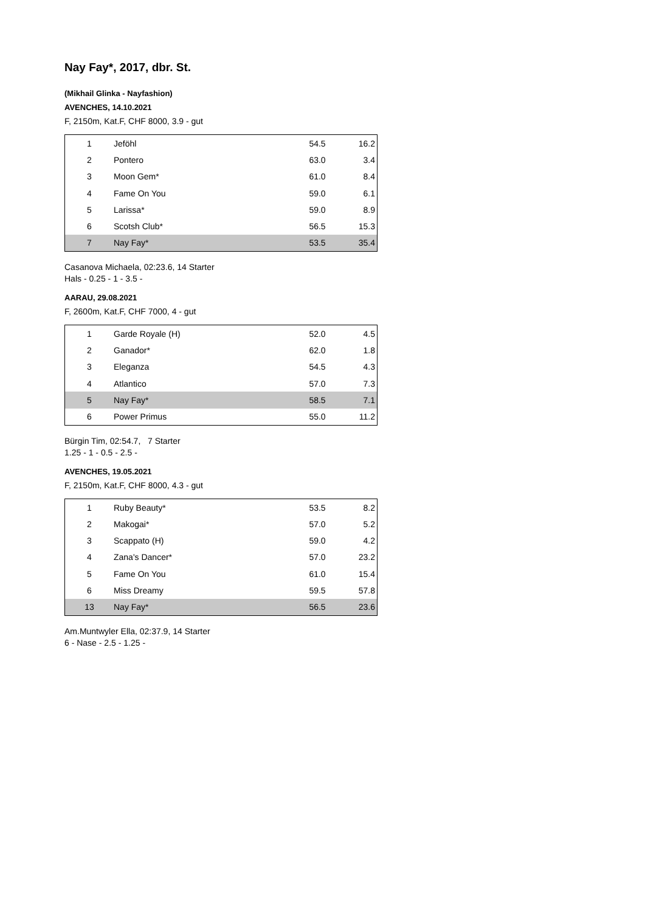Nay Fay*, 2017, dbr. St.
(Mikhail Glinka - Nayfashion)
AVENCHES, 14.10.2021
F, 2150m, Kat.F, CHF 8000, 3.9 - gut
| 1 | Jeföhl | 54.5 | 16.2 |
| 2 | Pontero | 63.0 | 3.4 |
| 3 | Moon Gem* | 61.0 | 8.4 |
| 4 | Fame On You | 59.0 | 6.1 |
| 5 | Larissa* | 59.0 | 8.9 |
| 6 | Scotsh Club* | 56.5 | 15.3 |
| 7 | Nay Fay* | 53.5 | 35.4 |
Casanova Michaela, 02:23.6, 14 Starter
Hals - 0.25 - 1 - 3.5 -
AARAU, 29.08.2021
F, 2600m, Kat.F, CHF 7000, 4 - gut
| 1 | Garde Royale (H) | 52.0 | 4.5 |
| 2 | Ganador* | 62.0 | 1.8 |
| 3 | Eleganza | 54.5 | 4.3 |
| 4 | Atlantico | 57.0 | 7.3 |
| 5 | Nay Fay* | 58.5 | 7.1 |
| 6 | Power Primus | 55.0 | 11.2 |
Bürgin Tim, 02:54.7, 7 Starter
1.25 - 1 - 0.5 - 2.5 -
AVENCHES, 19.05.2021
F, 2150m, Kat.F, CHF 8000, 4.3 - gut
| 1 | Ruby Beauty* | 53.5 | 8.2 |
| 2 | Makogai* | 57.0 | 5.2 |
| 3 | Scappato (H) | 59.0 | 4.2 |
| 4 | Zana's Dancer* | 57.0 | 23.2 |
| 5 | Fame On You | 61.0 | 15.4 |
| 6 | Miss Dreamy | 59.5 | 57.8 |
| 13 | Nay Fay* | 56.5 | 23.6 |
Am.Muntwyler Ella, 02:37.9, 14 Starter
6 - Nase - 2.5 - 1.25 -